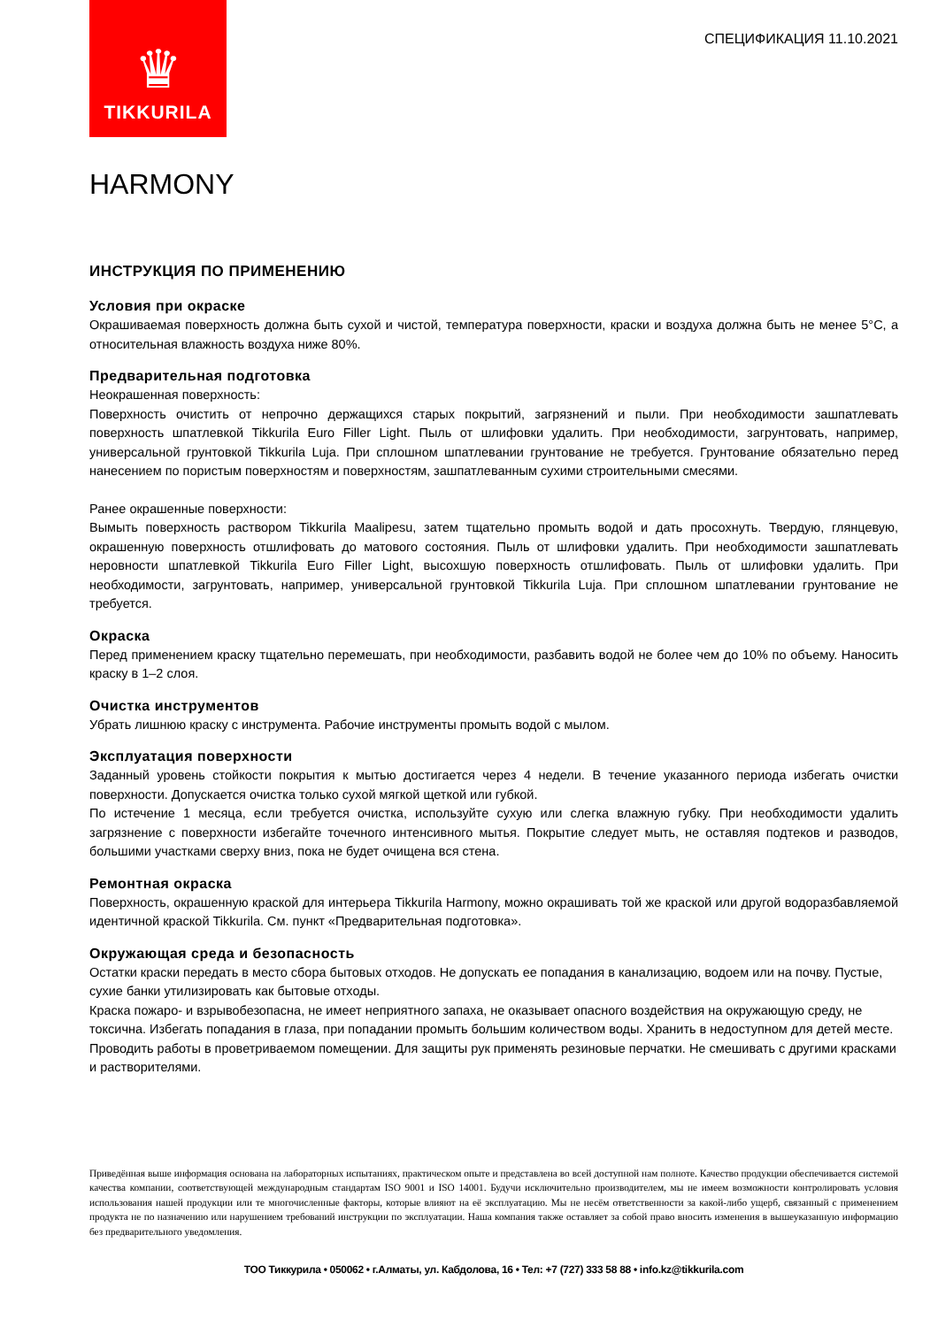♛
TIKKURILA
СПЕЦИФИКАЦИЯ 11.10.2021
HARMONY
ИНСТРУКЦИЯ ПО ПРИМЕНЕНИЮ
Условия при окраске
Окрашиваемая поверхность должна быть сухой и чистой, температура поверхности, краски и воздуха должна быть не менее 5°C, а относительная влажность воздуха ниже 80%.
Предварительная подготовка
Неокрашенная поверхность:
Поверхность очистить от непрочно держащихся старых покрытий, загрязнений и пыли. При необходимости зашпатлевать поверхность шпатлевкой Tikkurila Euro Filler Light. Пыль от шлифовки удалить. При необходимости, загрунтовать, например, универсальной грунтовкой Tikkurila Luja. При сплошном шпатлевании грунтование не требуется. Грунтование обязательно перед нанесением по пористым поверхностям и поверхностям, зашпатлеванным сухими строительными смесями.
Ранее окрашенные поверхности:
Вымыть поверхность раствором Tikkurila Maalipesu, затем тщательно промыть водой и дать просохнуть. Твердую, глянцевую, окрашенную поверхность отшлифовать до матового состояния. Пыль от шлифовки удалить. При необходимости зашпатлевать неровности шпатлевкой Tikkurila Euro Filler Light, высохшую поверхность отшлифовать. Пыль от шлифовки удалить. При необходимости, загрунтовать, например, универсальной грунтовкой Tikkurila Luja. При сплошном шпатлевании грунтование не требуется.
Окраска
Перед применением краску тщательно перемешать, при необходимости, разбавить водой не более чем до 10% по объему. Наносить краску в 1–2 слоя.
Очистка инструментов
Убрать лишнюю краску с инструмента. Рабочие инструменты промыть водой с мылом.
Эксплуатация поверхности
Заданный уровень стойкости покрытия к мытью достигается через 4 недели. В течение указанного периода избегать очистки поверхности. Допускается очистка только сухой мягкой щеткой или губкой.
По истечение 1 месяца, если требуется очистка, используйте сухую или слегка влажную губку. При необходимости удалить загрязнение с поверхности избегайте точечного интенсивного мытья. Покрытие следует мыть, не оставляя подтеков и разводов, большими участками сверху вниз, пока не будет очищена вся стена.
Ремонтная окраска
Поверхность, окрашенную краской для интерьера Tikkurila Harmony, можно окрашивать той же краской или другой водоразбавляемой идентичной краской Tikkurila. См. пункт «Предварительная подготовка».
Окружающая среда и безопасность
Остатки краски передать в место сбора бытовых отходов. Не допускать ее попадания в канализацию, водоем или на почву. Пустые, сухие банки утилизировать как бытовые отходы.
Краска пожаро- и взрывобезопасна, не имеет неприятного запаха, не оказывает опасного воздействия на окружающую среду, не токсична. Избегать попадания в глаза, при попадании промыть большим количеством воды. Хранить в недоступном для детей месте. Проводить работы в проветриваемом помещении. Для защиты рук применять резиновые перчатки. Не смешивать с другими красками и растворителями.
Приведённая выше информация основана на лабораторных испытаниях, практическом опыте и представлена во всей доступной нам полноте. Качество продукции обеспечивается системой качества компании, соответствующей международным стандартам ISO 9001 и ISO 14001. Будучи исключительно производителем, мы не имеем возможности контролировать условия использования нашей продукции или те многочисленные факторы, которые влияют на её эксплуатацию. Мы не несём ответственности за какой-либо ущерб, связанный с применением продукта не по назначению или нарушением требований инструкции по эксплуатации. Наша компания также оставляет за собой право вносить изменения в вышеуказанную информацию без предварительного уведомления.
ТОО Тиккурила • 050062 • г.Алматы, ул. Кабдолова, 16 • Тел: +7 (727) 333 58 88 • info.kz@tikkurila.com